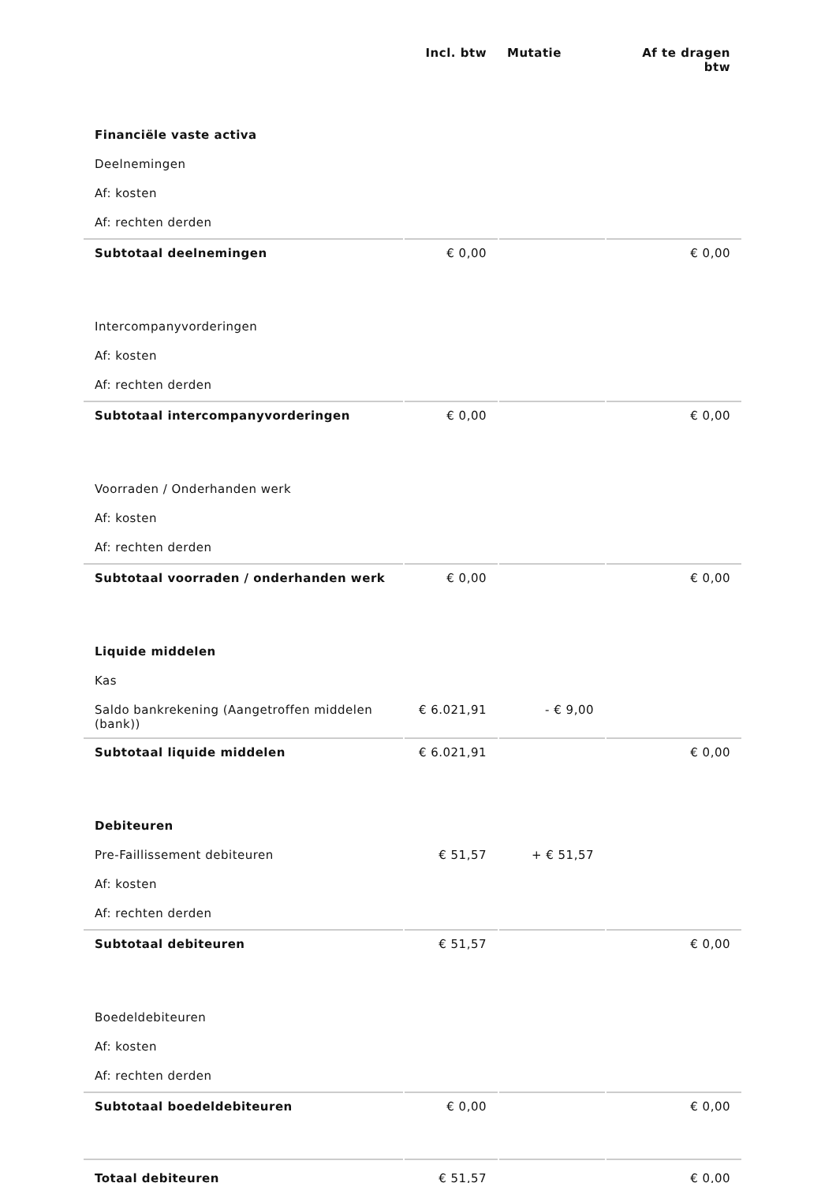| | Incl. btw | Mutatie | Af te dragen btw |
| --- | --- | --- | --- |
| Financiële vaste activa | | | |
| Deelnemingen | | | |
| Af: kosten | | | |
| Af: rechten derden | | | |
| Subtotaal deelnemingen | € 0,00 | | € 0,00 |
| Intercompanyvorderingen | | | |
| Af: kosten | | | |
| Af: rechten derden | | | |
| Subtotaal intercompanyvorderingen | € 0,00 | | € 0,00 |
| Voorraden / Onderhanden werk | | | |
| Af: kosten | | | |
| Af: rechten derden | | | |
| Subtotaal voorraden / onderhanden werk | € 0,00 | | € 0,00 |
| Liquide middelen | | | |
| Kas | | | |
| Saldo bankrekening (Aangetroffen middelen (bank)) | € 6.021,91 | - € 9,00 | |
| Subtotaal liquide middelen | € 6.021,91 | | € 0,00 |
| Debiteuren | | | |
| Pre-Faillissement debiteuren | € 51,57 | + € 51,57 | |
| Af: kosten | | | |
| Af: rechten derden | | | |
| Subtotaal debiteuren | € 51,57 | | € 0,00 |
| Boedeldebiteuren | | | |
| Af: kosten | | | |
| Af: rechten derden | | | |
| Subtotaal boedeldebiteuren | € 0,00 | | € 0,00 |
| Totaal debiteuren | € 51,57 | | € 0,00 |